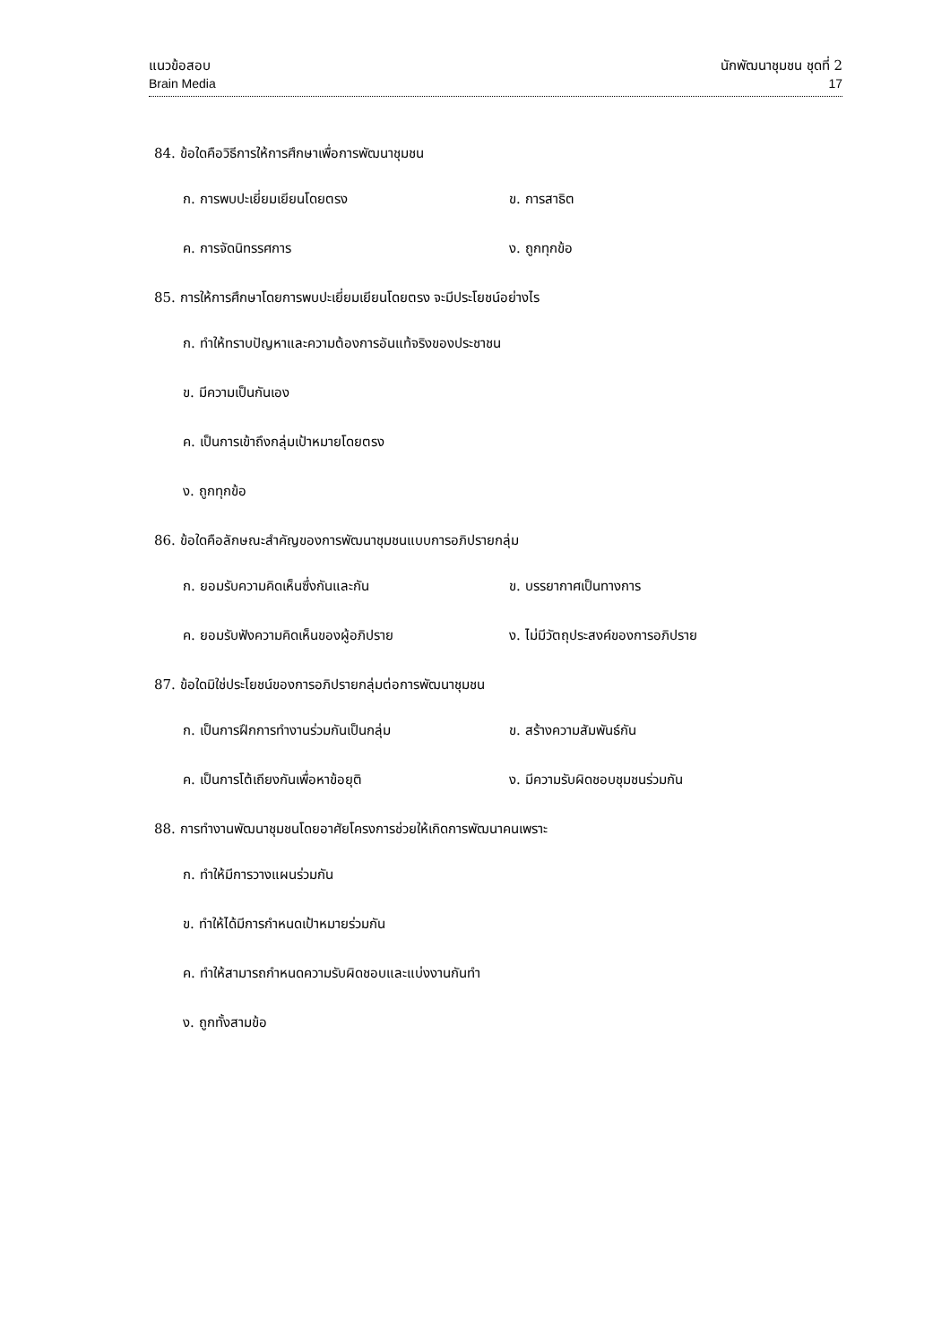แนวข้อสอบ นักพัฒนาชุมชน ชุดที่ 2
Brain Media 17
84. ข้อใดคือวิธีการให้การศึกษาเพื่อการพัฒนาชุมชน
ก. การพบปะเยี่ยมเยียนโดยตรง ข. การสาธิต
ค. การจัดนิทรรศการ ง. ถูกทุกข้อ
85. การให้การศึกษาโดยการพบปะเยี่ยมเยียนโดยตรง จะมีประโยชน์อย่างไร
ก. ทำให้ทราบปัญหาและความต้องการอันแท้จริงของประชาชน
ข. มีความเป็นกันเอง
ค. เป็นการเข้าถึงกลุ่มเป้าหมายโดยตรง
ง. ถูกทุกข้อ
86. ข้อใดคือลักษณะสำคัญของการพัฒนาชุมชนแบบการอภิปรายกลุ่ม
ก. ยอมรับความคิดเห็นซึ่งกันและกัน ข. บรรยากาศเป็นทางการ
ค. ยอมรับฟังความคิดเห็นของผู้อภิปราย ง. ไม่มีวัตถุประสงค์ของการอภิปราย
87. ข้อใดมิใช่ประโยชน์ของการอภิปรายกลุ่มต่อการพัฒนาชุมชน
ก. เป็นการฝึกการทำงานร่วมกันเป็นกลุ่ม ข. สร้างความสัมพันธ์กัน
ค. เป็นการโต้เถียงกันเพื่อหาข้อยุติ ง. มีความรับผิดชอบชุมชนร่วมกัน
88. การทำงานพัฒนาชุมชนโดยอาศัยโครงการช่วยให้เกิดการพัฒนาคนเพราะ
ก. ทำให้มีการวางแผนร่วมกัน
ข. ทำให้ได้มีการกำหนดเป้าหมายร่วมกัน
ค. ทำให้สามารถกำหนดความรับผิดชอบและแบ่งงานกันทำ
ง. ถูกทั้งสามข้อ